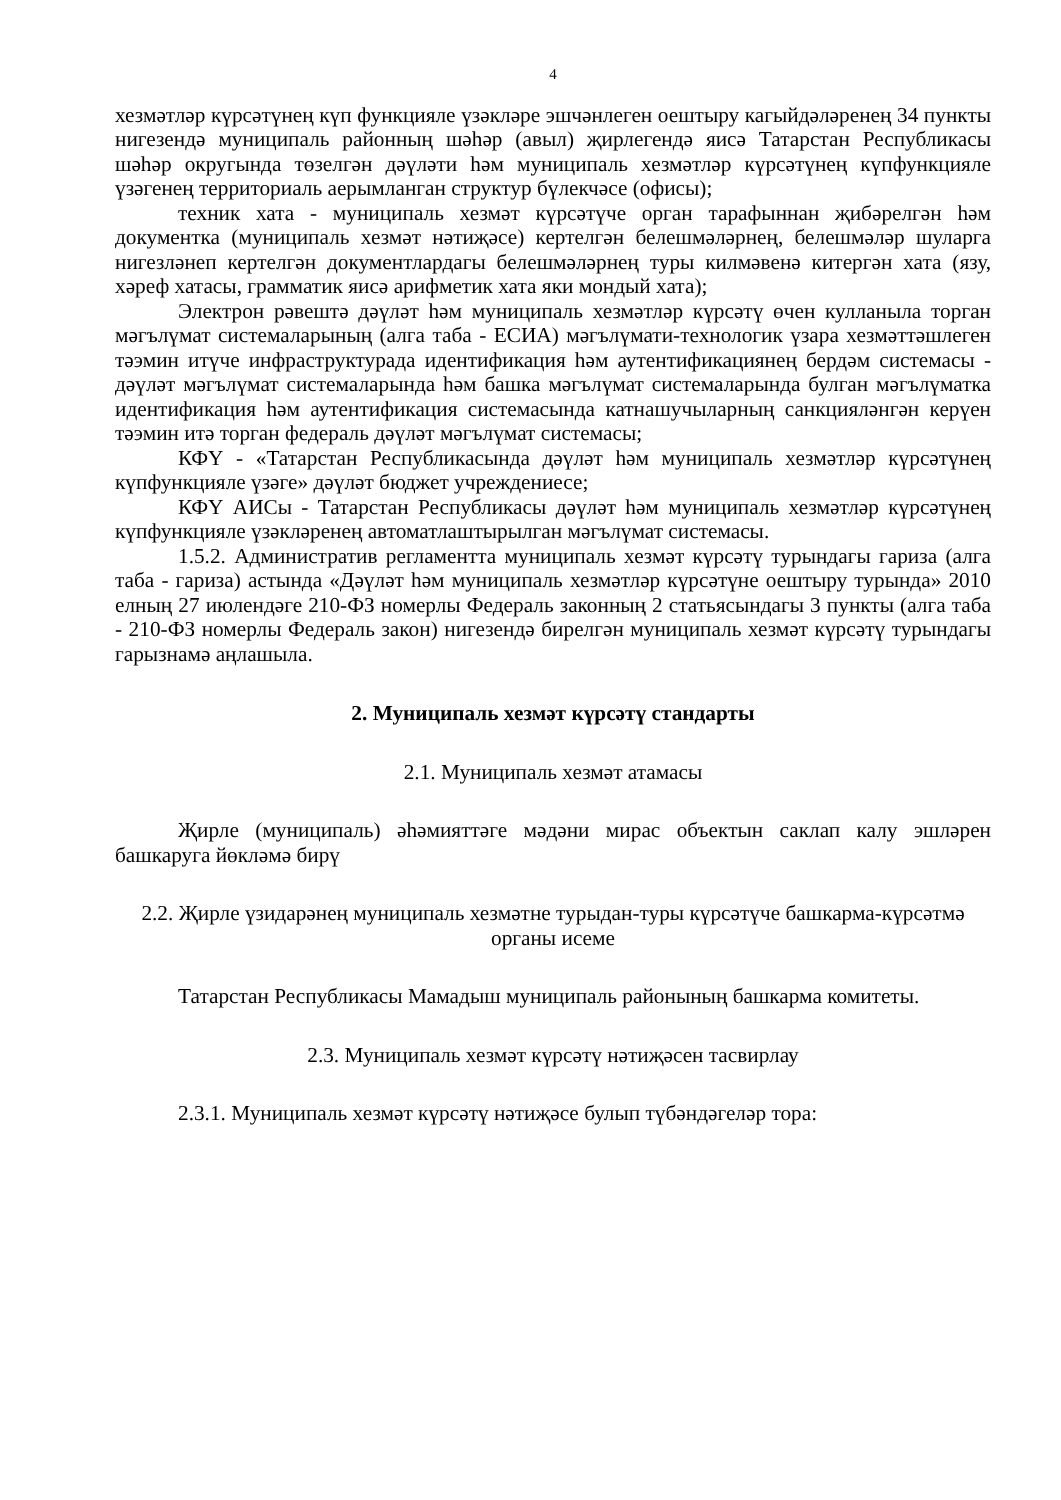4
хезмәтләр күрсәтүнең күп функцияле үзәкләре эшчәнлеген оештыру кагыйдәләренең 34 пункты нигезендә муниципаль районның шәһәр (авыл) җирлегендә яисә Татарстан Республикасы шәһәр округында төзелгән дәүләти һәм муниципаль хезмәтләр күрсәтүнең күпфункцияле үзәгенең территориаль аерымланган структур бүлекчәсе (офисы);
техник хата - муниципаль хезмәт күрсәтүче орган тарафыннан җибәрелгән һәм документка (муниципаль хезмәт нәтиҗәсе) кертелгән белешмәләрнең, белешмәләр шуларга нигезләнеп кертелгән документлардагы белешмәләрнең туры килмәвенә китергән хата (язу, хәреф хатасы, грамматик яисә арифметик хата яки мондый хата);
Электрон рәвештә дәүләт һәм муниципаль хезмәтләр күрсәтү өчен кулланыла торган мәгълүмат системаларының (алга таба - ЕСИА) мәгълүмати-технологик үзара хезмәттәшлеген тәэмин итүче инфраструктурада идентификация һәм аутентификациянең бердәм системасы - дәүләт мәгълүмат системаларында һәм башка мәгълүмат системаларында булган мәгълүматка идентификация һәм аутентификация системасында катнашучыларның санкцияләнгән керүен тәэмин итә торган федераль дәүләт мәгълүмат системасы;
КФҮ - «Татарстан Республикасында дәүләт һәм муниципаль хезмәтләр күрсәтүнең күпфункцияле үзәге» дәүләт бюджет учреждениесе;
КФҮ АИСы - Татарстан Республикасы дәүләт һәм муниципаль хезмәтләр күрсәтүнең күпфункцияле үзәкләренең автоматлаштырылган мәгълүмат системасы.
1.5.2. Административ регламентта муниципаль хезмәт күрсәтү турындагы гариза (алга таба - гариза) астында «Дәүләт һәм муниципаль хезмәтләр күрсәтүне оештыру турында» 2010 елның 27 июлендәге 210-ФЗ номерлы Федераль законның 2 статьясындагы 3 пункты (алга таба - 210-ФЗ номерлы Федераль закон) нигезендә бирелгән муниципаль хезмәт күрсәтү турындагы гарызнамә аңлашыла.
2. Муниципаль хезмәт күрсәтү стандарты
2.1. Муниципаль хезмәт атамасы
Җирле (муниципаль) әһәмияттәге мәдәни мирас объектын саклап калу эшләрен башкаруга йөкләмә бирү
2.2. Җирле үзидарәнең муниципаль хезмәтне турыдан-туры күрсәтүче башкарма-күрсәтмә органы исеме
Татарстан Республикасы Мамадыш муниципаль районының башкарма комитеты.
2.3. Муниципаль хезмәт күрсәтү нәтиҗәсен тасвирлау
2.3.1. Муниципаль хезмәт күрсәтү нәтиҗәсе булып түбәндәгеләр тора: